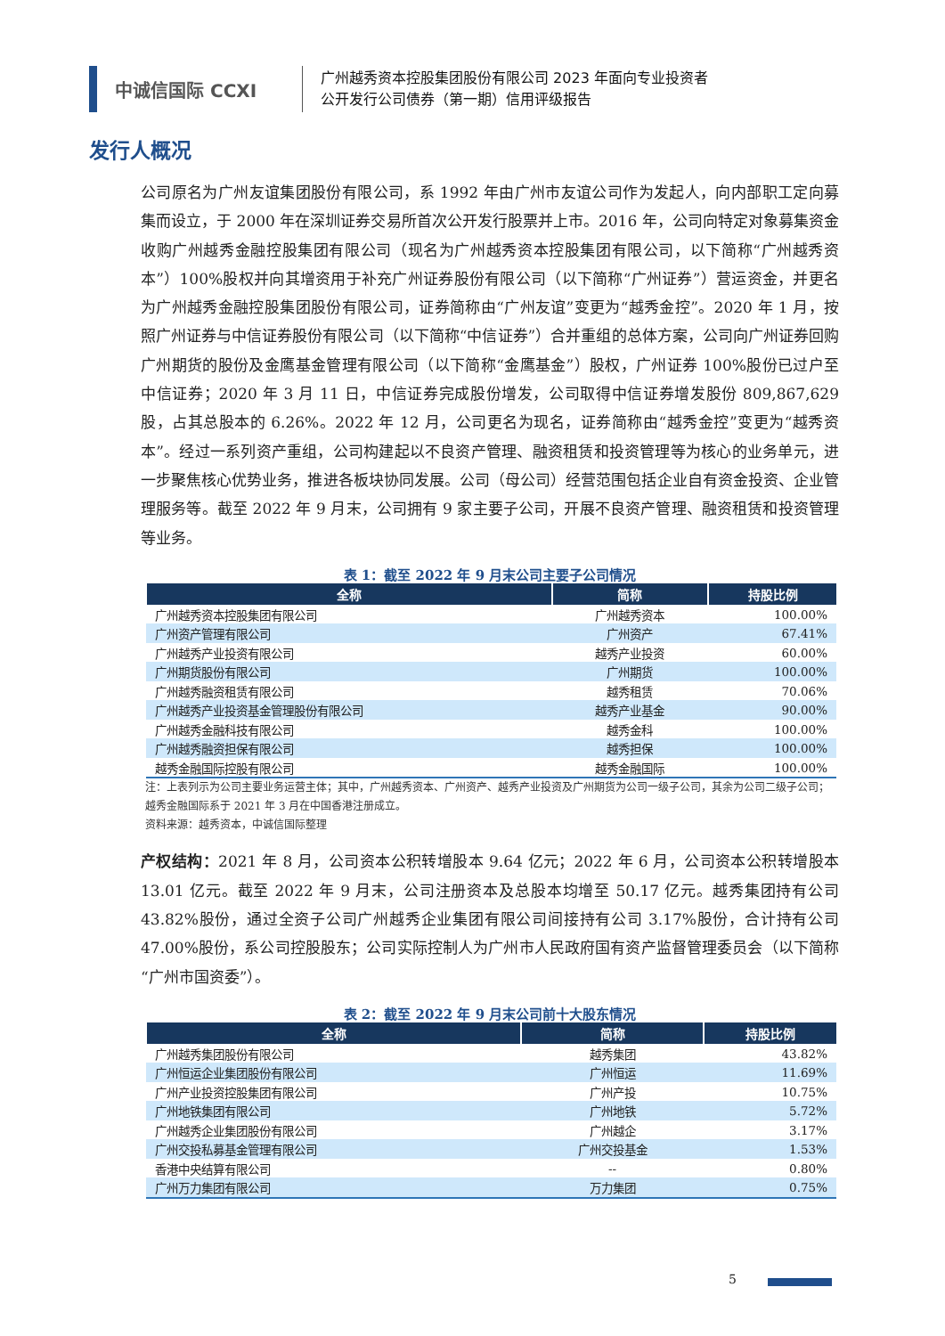中诚信国际 CCXI
广州越秀资本控股集团股份有限公司 2023 年面向专业投资者
公开发行公司债券（第一期）信用评级报告
发行人概况
公司原名为广州友谊集团股份有限公司，系 1992 年由广州市友谊公司作为发起人，向内部职工定向募集而设立，于 2000 年在深圳证券交易所首次公开发行股票并上市。2016 年，公司向特定对象募集资金收购广州越秀金融控股集团有限公司（现名为广州越秀资本控股集团有限公司，以下简称“广州越秀资本”）100%股权并向其增资用于补充广州证券股份有限公司（以下简称“广州证券”）营运资金，并更名为广州越秀金融控股集团股份有限公司，证券简称由“广州友谊”变更为“越秀金控”。2020 年 1 月，按照广州证券与中信证券股份有限公司（以下简称“中信证券”）合并重组的总体方案，公司向广州证券回购广州期货的股份及金鹰基金管理有限公司（以下简称“金鹰基金”）股权，广州证券 100%股份已过户至中信证券；2020 年 3 月 11 日，中信证券完成股份增发，公司取得中信证券增发股份 809,867,629 股，占其总股本的 6.26%。2022 年 12 月，公司更名为现名，证券简称由“越秀金控”变更为“越秀资本”。经过一系列资产重组，公司构建起以不良资产管理、融资租赁和投资管理等为核心的业务单元，进一步聚焦核心优势业务，推进各板块协同发展。公司（母公司）经营范围包括企业自有资金投资、企业管理服务等。截至 2022 年 9 月末，公司拥有 9 家主要子公司，开展不良资产管理、融资租赁和投资管理等业务。
表 1：截至 2022 年 9 月末公司主要子公司情况
| 全称 | 简称 | 持股比例 |
| --- | --- | --- |
| 广州越秀资本控股集团有限公司 | 广州越秀资本 | 100.00% |
| 广州资产管理有限公司 | 广州资产 | 67.41% |
| 广州越秀产业投资有限公司 | 越秀产业投资 | 60.00% |
| 广州期货股份有限公司 | 广州期货 | 100.00% |
| 广州越秀融资租赁有限公司 | 越秀租赁 | 70.06% |
| 广州越秀产业投资基金管理股份有限公司 | 越秀产业基金 | 90.00% |
| 广州越秀金融科技有限公司 | 越秀金科 | 100.00% |
| 广州越秀融资担保有限公司 | 越秀担保 | 100.00% |
| 越秀金融国际控股有限公司 | 越秀金融国际 | 100.00% |
注：上表列示为公司主要业务运营主体；其中，广州越秀资本、广州资产、越秀产业投资及广州期货为公司一级子公司，其余为公司二级子公司；越秀金融国际系于 2021 年 3 月在中国香港注册成立。
资料来源：越秀资本，中诚信国际整理
产权结构：2021 年 8 月，公司资本公积转增股本 9.64 亿元；2022 年 6 月，公司资本公积转增股本 13.01 亿元。截至 2022 年 9 月末，公司注册资本及总股本均增至 50.17 亿元。越秀集团持有公司 43.82%股份，通过全资子公司广州越秀企业集团有限公司间接持有公司 3.17%股份，合计持有公司 47.00%股份，系公司控股股东；公司实际控制人为广州市人民政府国有资产监督管理委员会（以下简称“广州市国资委”）。
表 2：截至 2022 年 9 月末公司前十大股东情况
| 全称 | 简称 | 持股比例 |
| --- | --- | --- |
| 广州越秀集团股份有限公司 | 越秀集团 | 43.82% |
| 广州恒运企业集团股份有限公司 | 广州恒运 | 11.69% |
| 广州产业投资控股集团有限公司 | 广州产投 | 10.75% |
| 广州地铁集团有限公司 | 广州地铁 | 5.72% |
| 广州越秀企业集团股份有限公司 | 广州越企 | 3.17% |
| 广州交投私募基金管理有限公司 | 广州交投基金 | 1.53% |
| 香港中央结算有限公司 | -- | 0.80% |
| 广州万力集团有限公司 | 万力集团 | 0.75% |
5